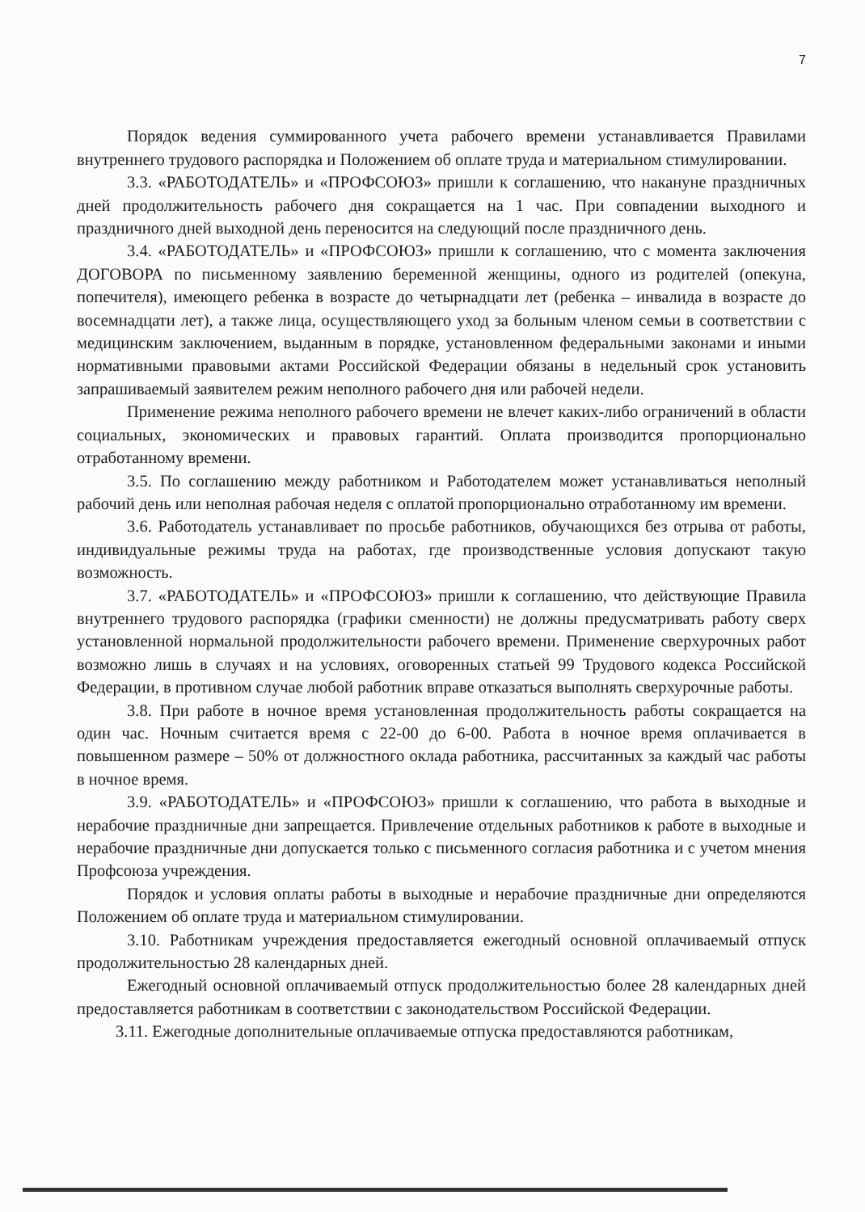7
Порядок ведения суммированного учета рабочего времени устанавливается Правилами внутреннего трудового распорядка и Положением об оплате труда и материальном стимулировании.
3.3. «РАБОТОДАТЕЛЬ» и «ПРОФСОЮЗ» пришли к соглашению, что накануне праздничных дней продолжительность рабочего дня сокращается на 1 час. При совпадении выходного и праздничного дней выходной день переносится на следующий после праздничного день.
3.4. «РАБОТОДАТЕЛЬ» и «ПРОФСОЮЗ» пришли к соглашению, что с момента заключения ДОГОВОРА по письменному заявлению беременной женщины, одного из родителей (опекуна, попечителя), имеющего ребенка в возрасте до четырнадцати лет (ребенка – инвалида в возрасте до восемнадцати лет), а также лица, осуществляющего уход за больным членом семьи в соответствии с медицинским заключением, выданным в порядке, установленном федеральными законами и иными нормативными правовыми актами Российской Федерации обязаны в недельный срок установить запрашиваемый заявителем режим неполного рабочего дня или рабочей недели.
Применение режима неполного рабочего времени не влечет каких-либо ограничений в области социальных, экономических и правовых гарантий. Оплата производится пропорционально отработанному времени.
3.5. По соглашению между работником и Работодателем может устанавливаться неполный рабочий день или неполная рабочая неделя с оплатой пропорционально отработанному им времени.
3.6. Работодатель устанавливает по просьбе работников, обучающихся без отрыва от работы, индивидуальные режимы труда на работах, где производственные условия допускают такую возможность.
3.7. «РАБОТОДАТЕЛЬ» и «ПРОФСОЮЗ» пришли к соглашению, что действующие Правила внутреннего трудового распорядка (графики сменности) не должны предусматривать работу сверх установленной нормальной продолжительности рабочего времени. Применение сверхурочных работ возможно лишь в случаях и на условиях, оговоренных статьей 99 Трудового кодекса Российской Федерации, в противном случае любой работник вправе отказаться выполнять сверхурочные работы.
3.8. При работе в ночное время установленная продолжительность работы сокращается на один час. Ночным считается время с 22-00 до 6-00. Работа в ночное время оплачивается в повышенном размере – 50% от должностного оклада работника, рассчитанных за каждый час работы в ночное время.
3.9. «РАБОТОДАТЕЛЬ» и «ПРОФСОЮЗ» пришли к соглашению, что работа в выходные и нерабочие праздничные дни запрещается. Привлечение отдельных работников к работе в выходные и нерабочие праздничные дни допускается только с письменного согласия работника и с учетом мнения Профсоюза учреждения.
Порядок и условия оплаты работы в выходные и нерабочие праздничные дни определяются Положением об оплате труда и материальном стимулировании.
3.10. Работникам учреждения предоставляется ежегодный основной оплачиваемый отпуск продолжительностью 28 календарных дней.
Ежегодный основной оплачиваемый отпуск продолжительностью более 28 календарных дней предоставляется работникам в соответствии с законодательством Российской Федерации.
3.11. Ежегодные дополнительные оплачиваемые отпуска предоставляются работникам,